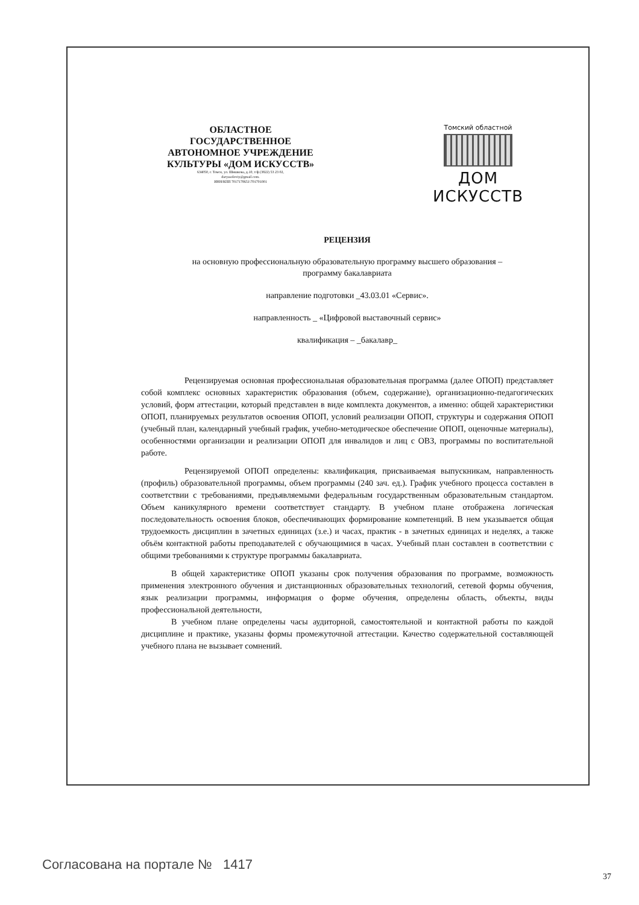ОБЛАСТНОЕ
ГОСУДАРСТВЕННОЕ
АВТОНОМНОЕ УЧРЕЖДЕНИЕ
КУЛЬТУРЫ «ДОМ ИСКУССТВ»
634050, г. Томск, ул. Шишкова, д.10, т/ф (3822) 53 23 02,
daryasoloviy@gmail.com.
ИНН/КПП 7017178651\701701001
Томский областной
ДОМ ИСКУССТВ
РЕЦЕНЗИЯ
на основную профессиональную образовательную программу высшего образования –
программу бакалавриата
направление подготовки _43.03.01 «Сервис».
направленность _ «Цифровой выставочный сервис»
квалификация – _бакалавр_
Рецензируемая основная профессиональная образовательная программа (далее ОПОП) представляет собой комплекс основных характеристик образования (объем, содержание), организационно-педагогических условий, форм аттестации, который представлен в виде комплекта документов, а именно: общей характеристики ОПОП, планируемых результатов освоения ОПОП, условий реализации ОПОП, структуры и содержания ОПОП (учебный план, календарный учебный график, учебно-методическое обеспечение ОПОП, оценочные материалы), особенностями организации и реализации ОПОП для инвалидов и лиц с ОВЗ, программы по воспитательной работе.
Рецензируемой ОПОП определены: квалификация, присваиваемая выпускникам, направленность (профиль) образовательной программы, объем программы (240 зач. ед.). График учебного процесса составлен в соответствии с требованиями, предъявляемыми федеральным государственным образовательным стандартом. Объем каникулярного времени соответствует стандарту. В учебном плане отображена логическая последовательность освоения блоков, обеспечивающих формирование компетенций. В нем указывается общая трудоемкость дисциплин в зачетных единицах (з.е.) и часах, практик - в зачетных единицах и неделях, а также объём контактной работы преподавателей с обучающимися в часах. Учебный план составлен в соответствии с общими требованиями к структуре программы бакалавриата.
В общей характеристике ОПОП указаны срок получения образования по программе, возможность применения электронного обучения и дистанционных образовательных технологий, сетевой формы обучения, язык реализации программы, информация о форме обучения, определены область, объекты, виды профессиональной деятельности,
В учебном плане определены часы аудиторной, самостоятельной и контактной работы по каждой дисциплине и практике, указаны формы промежуточной аттестации. Качество содержательной составляющей учебного плана не вызывает сомнений.
Согласована на портале № 1417
37